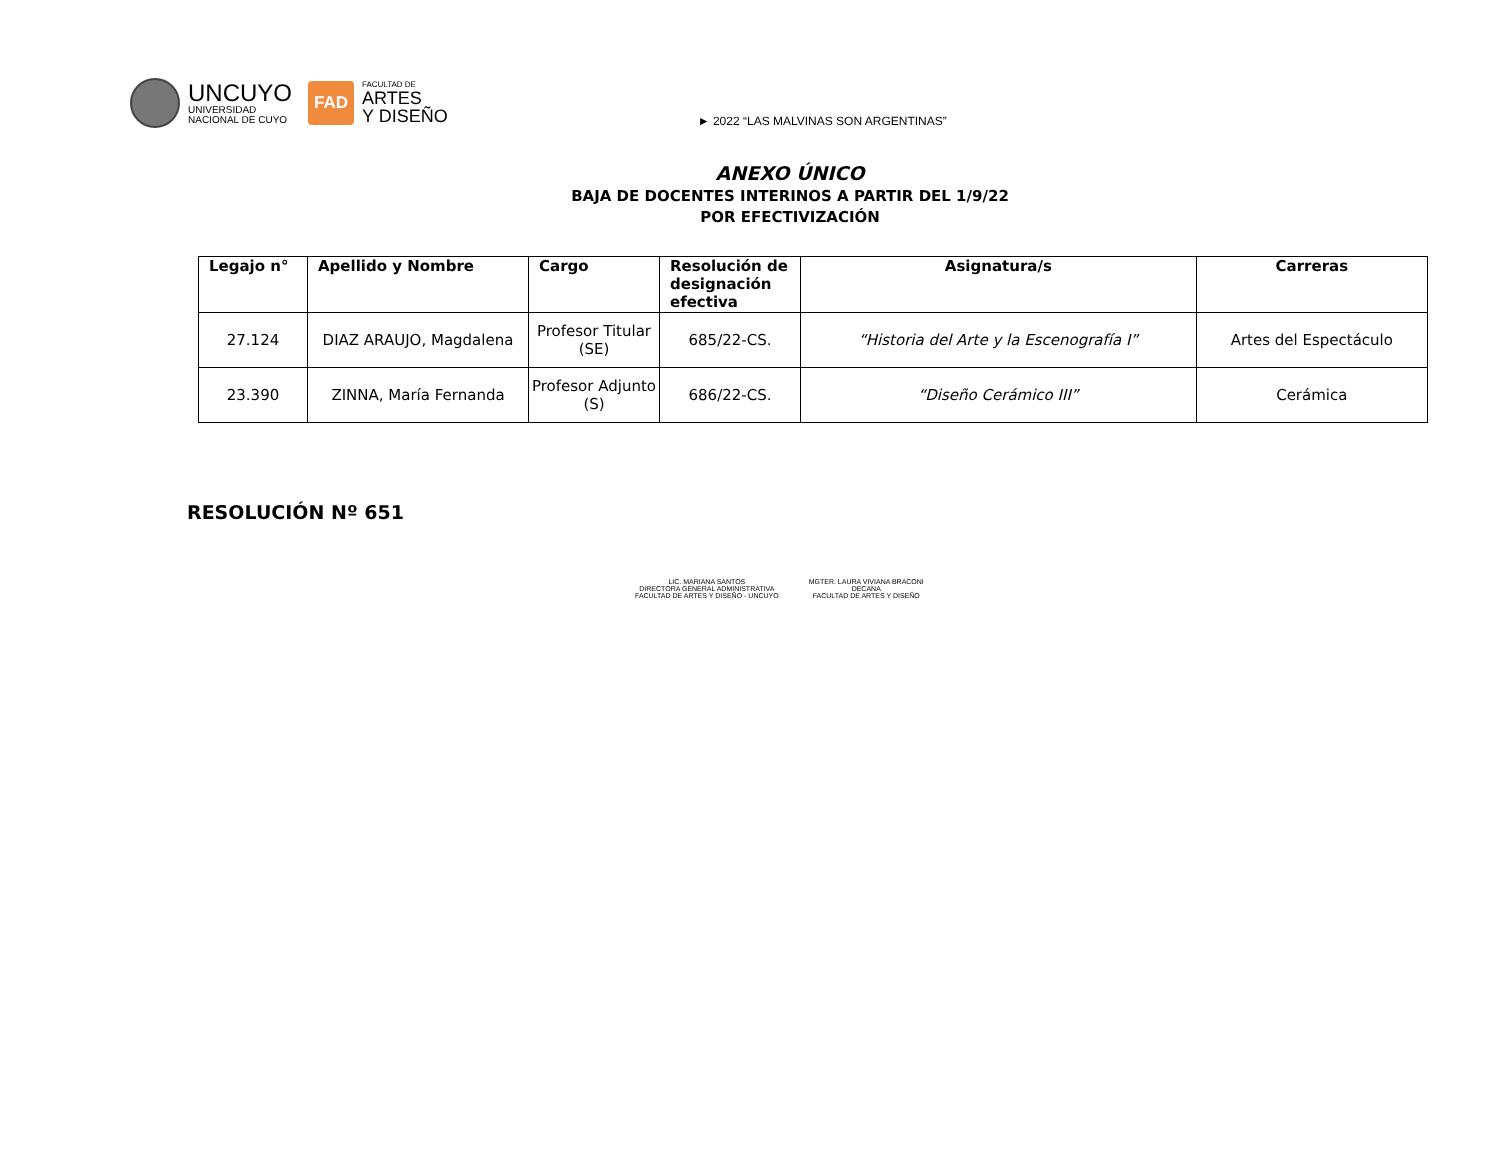UNCUYO
UNIVERSIDAD
NACIONAL DE CUYO
FAD
FACULTAD DE
ARTES
Y DISEÑO
► 2022 “LAS MALVINAS SON ARGENTINAS”
ANEXO ÚNICO
BAJA DE DOCENTES INTERINOS A PARTIR DEL 1/9/22
POR EFECTIVIZACIÓN
| Legajo n° | Apellido y Nombre | Cargo | Resolución de designación efectiva | Asignatura/s | Carreras |
| --- | --- | --- | --- | --- | --- |
| 27.124 | DIAZ ARAUJO, Magdalena | Profesor Titular (SE) | 685/22-CS. | “Historia del Arte y la Escenografía I” | Artes del Espectáculo |
| 23.390 | ZINNA, María Fernanda | Profesor Adjunto (S) | 686/22-CS. | “Diseño Cerámico III” | Cerámica |
RESOLUCIÓN Nº 651
LIC. MARIANA SANTOS
DIRECTORA GENERAL ADMINISTRATIVA
FACULTAD DE ARTES Y DISEÑO - UNCUYO
MGTER. LAURA VIVIANA BRACONI
DECANA
FACULTAD DE ARTES Y DISEÑO